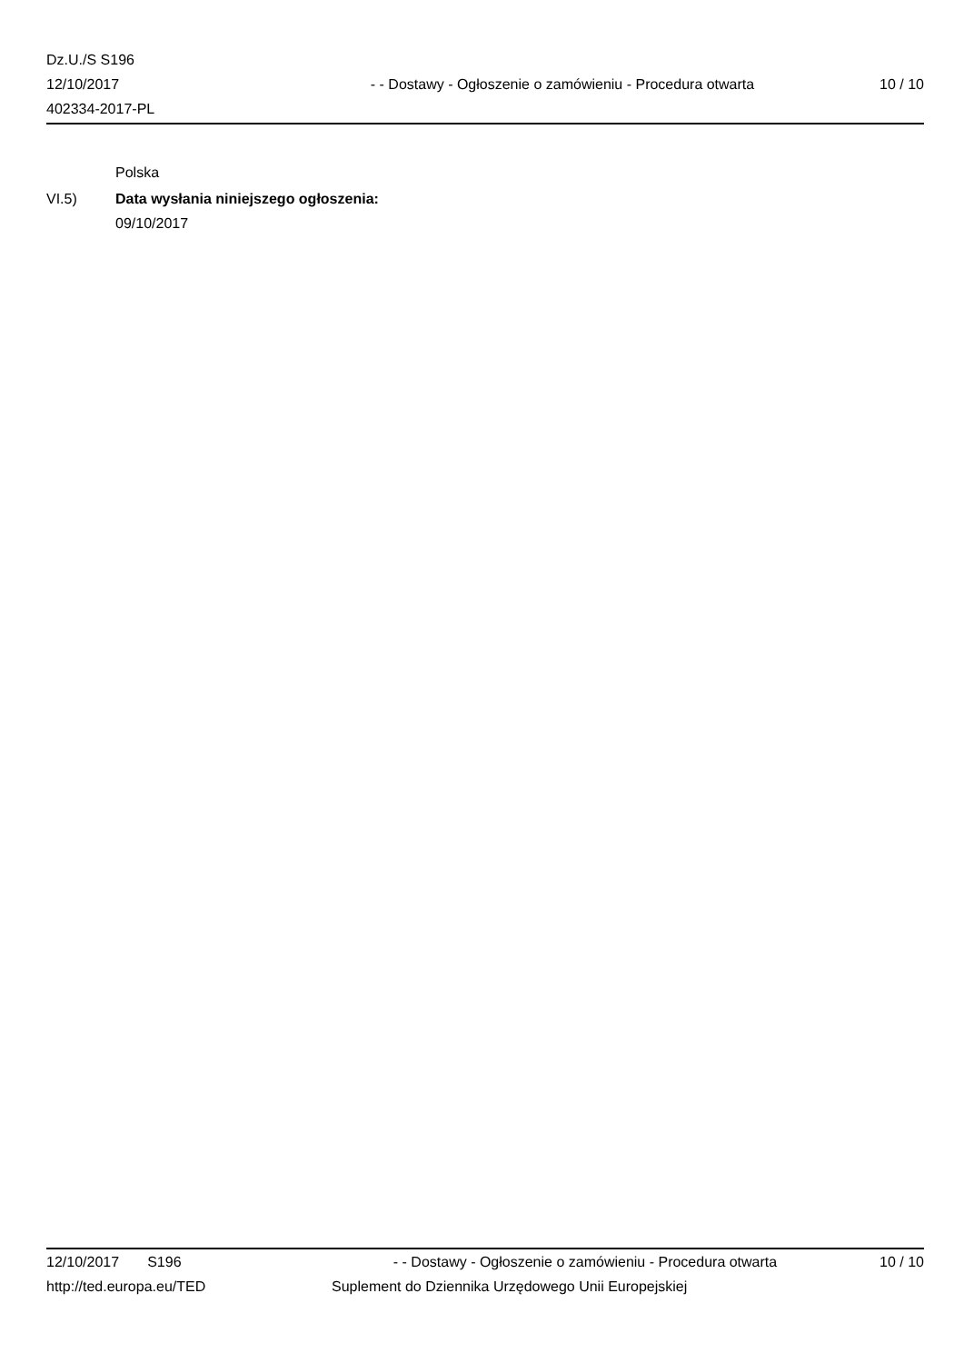Dz.U./S S196
12/10/2017
402334-2017-PL
- - Dostawy - Ogłoszenie o zamówieniu - Procedura otwarta
10 / 10
Polska
VI.5) Data wysłania niniejszego ogłoszenia:
09/10/2017
12/10/2017 S196 - - Dostawy - Ogłoszenie o zamówieniu - Procedura otwarta
10 / 10
http://ted.europa.eu/TED Suplement do Dziennika Urzędowego Unii Europejskiej